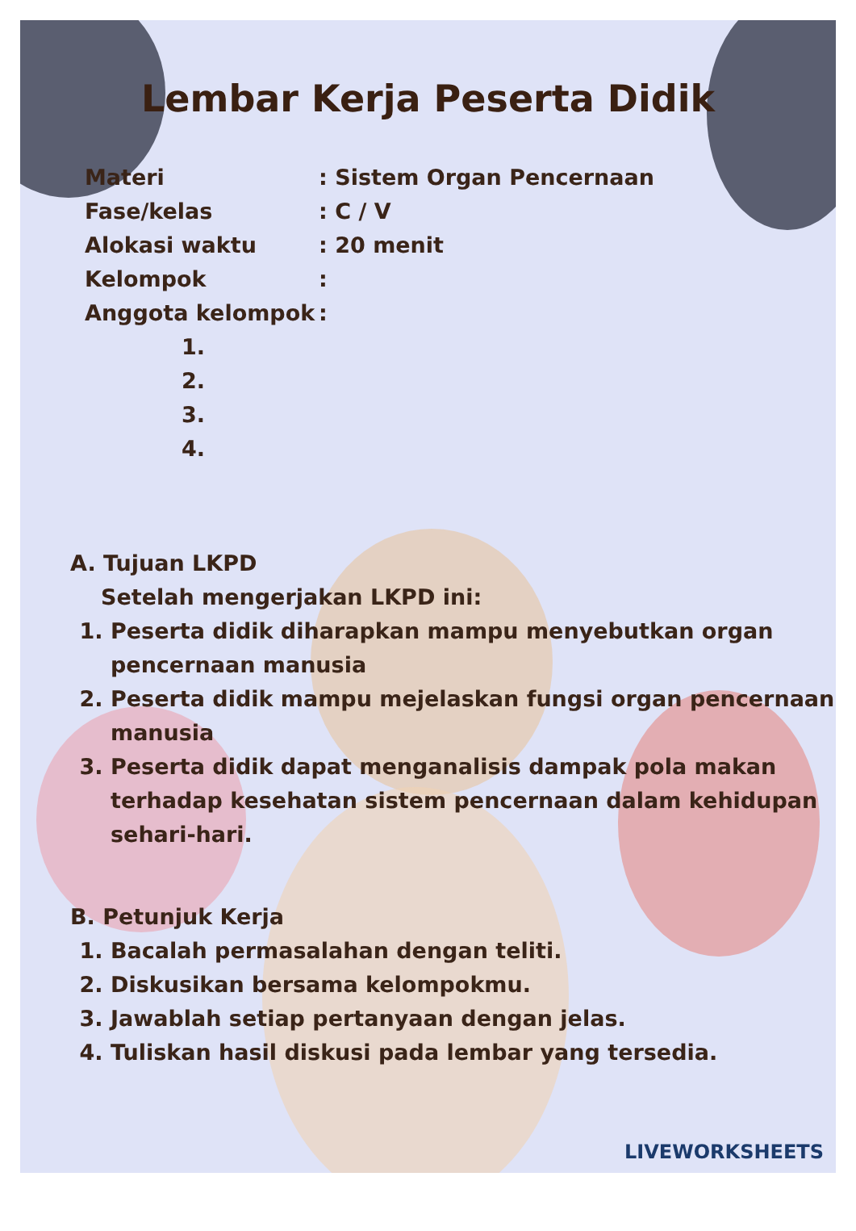Lembar Kerja Peserta Didik
Materi: Sistem Organ Pencernaan
Fase/kelas: C / V
Alokasi waktu: 20 menit
Kelompok:
Anggota kelompok:
1.
2.
3.
4.
A. Tujuan LKPD
Setelah mengerjakan LKPD ini:
1. Peserta didik diharapkan mampu menyebutkan organ pencernaan manusia
2. Peserta didik mampu mejelaskan fungsi organ pencernaan manusia
3. Peserta didik dapat menganalisis dampak pola makan terhadap kesehatan sistem pencernaan dalam kehidupan sehari-hari.
B. Petunjuk Kerja
1. Bacalah permasalahan dengan teliti.
2. Diskusikan bersama kelompokmu.
3. Jawablah setiap pertanyaan dengan jelas.
4. Tuliskan hasil diskusi pada lembar yang tersedia.
LIVEWORKSHEETS